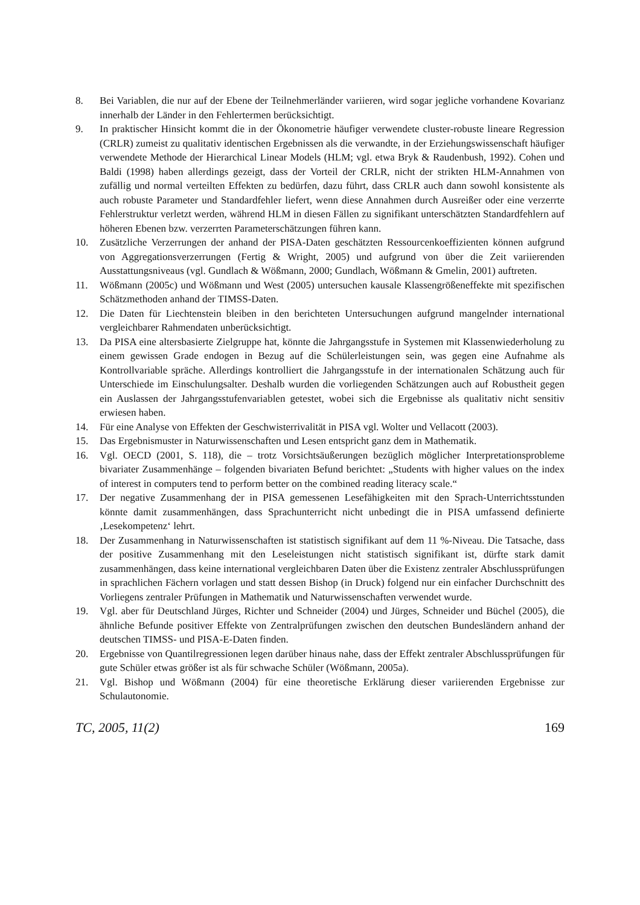8. Bei Variablen, die nur auf der Ebene der Teilnehmerländer variieren, wird sogar jegliche vorhandene Kovarianz innerhalb der Länder in den Fehlertermen berücksichtigt.
9. In praktischer Hinsicht kommt die in der Ökonometrie häufiger verwendete cluster-robuste lineare Regression (CRLR) zumeist zu qualitativ identischen Ergebnissen als die verwandte, in der Erziehungswissenschaft häufiger verwendete Methode der Hierarchical Linear Models (HLM; vgl. etwa Bryk & Raudenbush, 1992). Cohen und Baldi (1998) haben allerdings gezeigt, dass der Vorteil der CRLR, nicht der strikten HLM-Annahmen von zufällig und normal verteilten Effekten zu bedürfen, dazu führt, dass CRLR auch dann sowohl konsistente als auch robuste Parameter und Standardfehler liefert, wenn diese Annahmen durch Ausreißer oder eine verzerrte Fehlerstruktur verletzt werden, während HLM in diesen Fällen zu signifikant unterschätzten Standardfehlern auf höheren Ebenen bzw. verzerrten Parameterschätzungen führen kann.
10. Zusätzliche Verzerrungen der anhand der PISA-Daten geschätzten Ressourcenkoeffizienten können aufgrund von Aggregationsverzerrungen (Fertig & Wright, 2005) und aufgrund von über die Zeit variierenden Ausstattungsniveaus (vgl. Gundlach & Wößmann, 2000; Gundlach, Wößmann & Gmelin, 2001) auftreten.
11. Wößmann (2005c) und Wößmann und West (2005) untersuchen kausale Klassengrößeneffekte mit spezifischen Schätzmethoden anhand der TIMSS-Daten.
12. Die Daten für Liechtenstein bleiben in den berichteten Untersuchungen aufgrund mangelnder international vergleichbarer Rahmendaten unberücksichtigt.
13. Da PISA eine altersbasierte Zielgruppe hat, könnte die Jahrgangsstufe in Systemen mit Klassenwiederholung zu einem gewissen Grade endogen in Bezug auf die Schülerleistungen sein, was gegen eine Aufnahme als Kontrollvariable spräche. Allerdings kontrolliert die Jahrgangsstufe in der internationalen Schätzung auch für Unterschiede im Einschulungsalter. Deshalb wurden die vorliegenden Schätzungen auch auf Robustheit gegen ein Auslassen der Jahrgangsstufenvariablen getestet, wobei sich die Ergebnisse als qualitativ nicht sensitiv erwiesen haben.
14. Für eine Analyse von Effekten der Geschwisterrivalität in PISA vgl. Wolter und Vellacott (2003).
15. Das Ergebnismuster in Naturwissenschaften und Lesen entspricht ganz dem in Mathematik.
16. Vgl. OECD (2001, S. 118), die – trotz Vorsichtsäußerungen bezüglich möglicher Interpretationsprobleme bivariater Zusammenhänge – folgenden bivariaten Befund berichtet: „Students with higher values on the index of interest in computers tend to perform better on the combined reading literacy scale.“
17. Der negative Zusammenhang der in PISA gemessenen Lesefähigkeiten mit den Sprach-Unterrichtsstunden könnte damit zusammenhängen, dass Sprachunterricht nicht unbedingt die in PISA umfassend definierte ‚Lesekompetenz‘ lehrt.
18. Der Zusammenhang in Naturwissenschaften ist statistisch signifikant auf dem 11 %-Niveau. Die Tatsache, dass der positive Zusammenhang mit den Leseleistungen nicht statistisch signifikant ist, dürfte stark damit zusammenhängen, dass keine international vergleichbaren Daten über die Existenz zentraler Abschlussprüfungen in sprachlichen Fächern vorlagen und statt dessen Bishop (in Druck) folgend nur ein einfacher Durchschnitt des Vorliegens zentraler Prüfungen in Mathematik und Naturwissenschaften verwendet wurde.
19. Vgl. aber für Deutschland Jürges, Richter und Schneider (2004) und Jürges, Schneider und Büchel (2005), die ähnliche Befunde positiver Effekte von Zentralprüfungen zwischen den deutschen Bundesländern anhand der deutschen TIMSS- und PISA-E-Daten finden.
20. Ergebnisse von Quantilregressionen legen darüber hinaus nahe, dass der Effekt zentraler Abschlussprüfungen für gute Schüler etwas größer ist als für schwache Schüler (Wößmann, 2005a).
21. Vgl. Bishop und Wößmann (2004) für eine theoretische Erklärung dieser variierenden Ergebnisse zur Schulautonomie.
TC, 2005, 11(2) 169